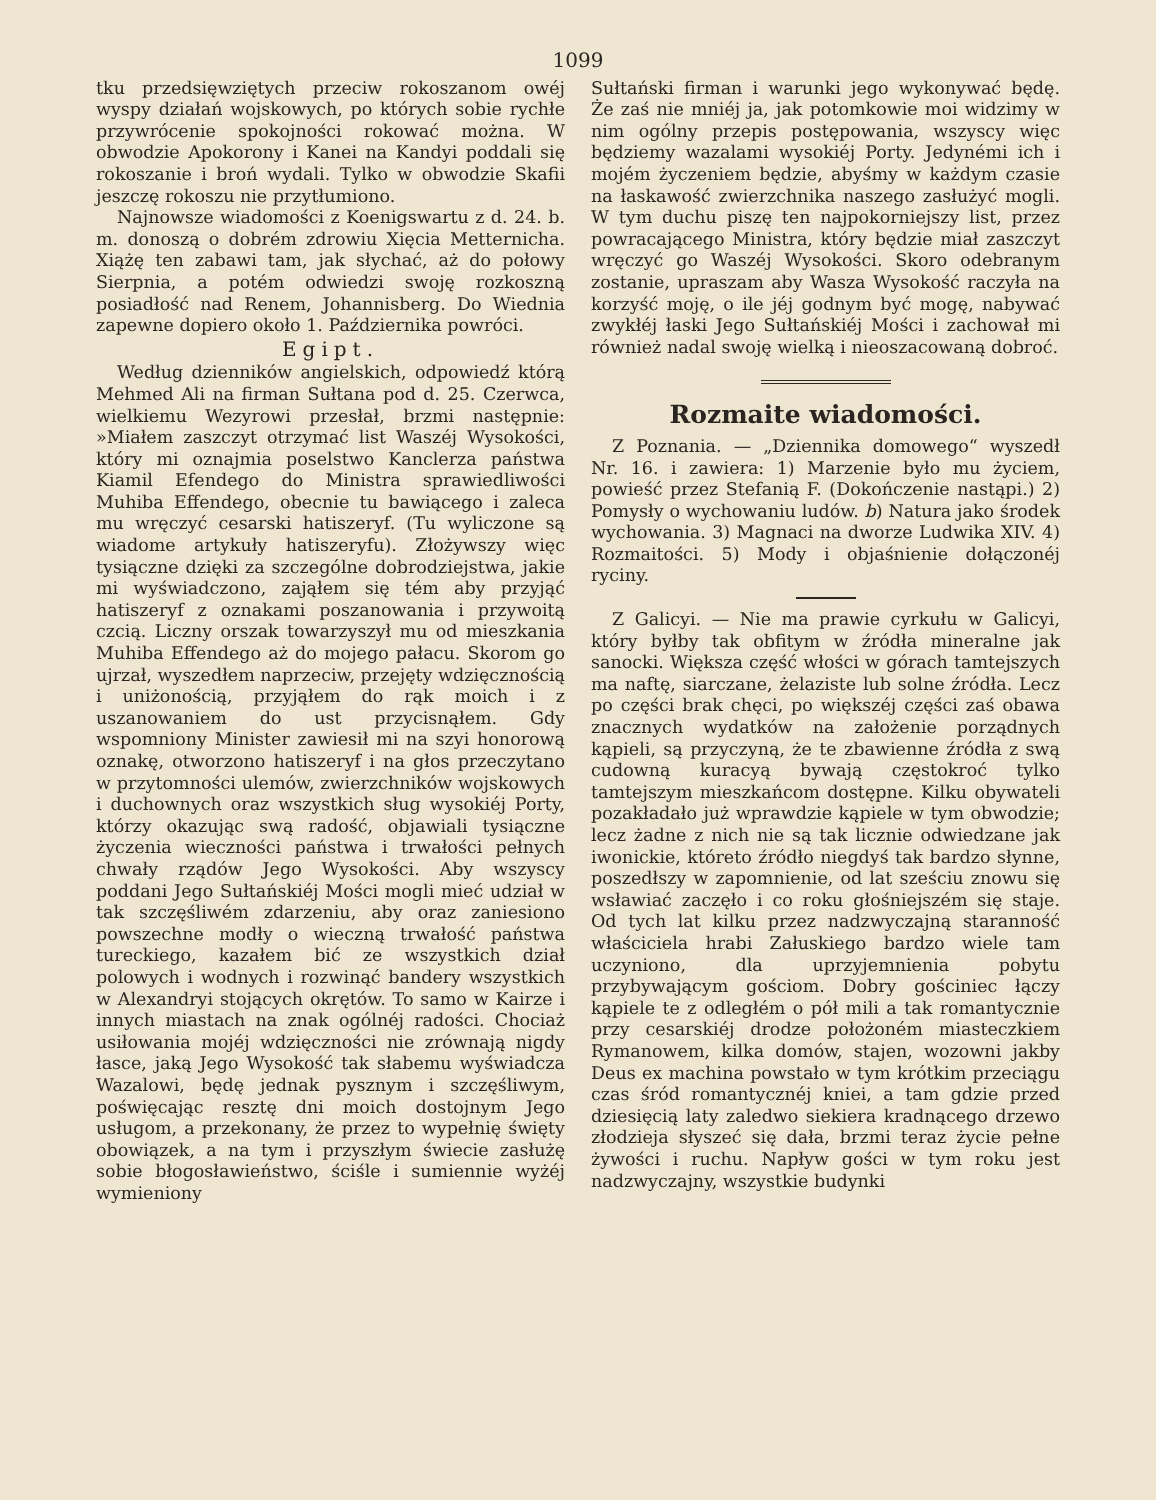1099
tku przedsięwziętych przeciw rokoszanom owéj wyspy działań wojskowych, po których sobie rychłe przywrócenie spokojności rokować można. W obwodzie Apokorony i Kanei na Kandyi poddali się rokoszanie i broń wydali. Tylko w obwodzie Skafii jeszczę rokoszu nie przytłumiono.
Najnowsze wiadomości z Koenigswartu z d. 24. b. m. donoszą o dobrém zdrowiu Xięcia Metternicha. Xiążę ten zabawi tam, jak słychać, aż do połowy Sierpnia, a potém odwiedzi swoję rozkoszną posiadłość nad Renem, Johannisberg. Do Wiednia zapewne dopiero około 1. Października powróci.
Egipt.
Według dzienników angielskich, odpowiedź którą Mehmed Ali na firman Sułtana pod d. 25. Czerwca, wielkiemu Wezyrowi przesłał, brzmi następnie: »Miałem zaszczyt otrzymać list Waszéj Wysokości, który mi oznajmia poselstwo Kanclerza państwa Kiamil Efendego do Ministra sprawiedliwości Muhiba Effendego, obecnie tu bawiącego i zaleca mu wręczyć cesarski hatiszeryf. (Tu wyliczone są wiadome artykuły hatiszeryfu). Złożywszy więc tysiączne dzięki za szczególne dobrodziejstwa, jakie mi wyświadczono, zająłem się tém aby przyjąć hatiszeryf z oznakami poszanowania i przywoitą czcią. Liczny orszak towarzyszył mu od mieszkania Muhiba Effendego aż do mojego pałacu. Skorom go ujrzał, wyszedłem naprzeciw, przejęty wdzięcznością i uniżonością, przyjąłem do rąk moich i z uszanowaniem do ust przycisnąłem. Gdy wspomniony Minister zawiesił mi na szyi honorową oznakę, otworzono hatiszeryf i na głos przeczytano w przytomności ulemów, zwierzchników wojskowych i duchownych oraz wszystkich sług wysokiéj Porty, którzy okazując swą radość, objawiali tysiączne życzenia wieczności państwa i trwałości pełnych chwały rządów Jego Wysokości. Aby wszyscy poddani Jego Sułtańskiéj Mości mogli mieć udział w tak szczęśliwém zdarzeniu, aby oraz zaniesiono powszechne modły o wieczną trwałość państwa tureckiego, kazałem bić ze wszystkich dział polowych i wodnych i rozwinąć bandery wszystkich w Alexandryi stojących okrętów. To samo w Kairze i innych miastach na znak ogólnéj radości. Chociaż usiłowania mojéj wdzięczności nie zrównają nigdy łasce, jaką Jego Wysokość tak słabemu wyświadcza Wazalowi, będę jednak pysznym i szczęśliwym, poświęcając resztę dni moich dostojnym Jego usługom, a przekonany, że przez to wypełnię święty obowiązek, a na tym i przyszłym świecie zasłużę sobie błogosławieństwo, ściśle i sumiennie wyżéj wymieniony
Sułtański firman i warunki jego wykonywać będę. Że zaś nie mniéj ja, jak potomkowie moi widzimy w nim ogólny przepis postępowania, wszyscy więc będziemy wazalami wysokiéj Porty. Jedynémi ich i mojém życzeniem będzie, abyśmy w każdym czasie na łaskawość zwierzchnika naszego zasłużyć mogli. W tym duchu piszę ten najpokorniejszy list, przez powracającego Ministra, który będzie miał zaszczyt wręczyć go Waszéj Wysokości. Skoro odebranym zostanie, upraszam aby Wasza Wysokość raczyła na korzyść moję, o ile jéj godnym być mogę, nabywać zwykłéj łaski Jego Sułtańskiéj Mości i zachował mi również nadal swoję wielką i nieoszacowaną dobroć.
Rozmaite wiadomości.
Z Poznania. — „Dziennika domowego“ wyszedł Nr. 16. i zawiera: 1) Marzenie było mu życiem, powieść przez Stefanią F. (Dokończenie nastąpi.) 2) Pomysły o wychowaniu ludów. b) Natura jako środek wychowania. 3) Magnaci na dworze Ludwika XIV. 4) Rozmaitości. 5) Mody i objaśnienie dołączonéj ryciny.
Z Galicyi. — Nie ma prawie cyrkułu w Galicyi, który byłby tak obfitym w źródła mineralne jak sanocki. Większa część włości w górach tamtejszych ma naftę, siarczane, żelaziste lub solne źródła. Lecz po części brak chęci, po większéj części zaś obawa znacznych wydatków na założenie porządnych kąpieli, są przyczyną, że te zbawienne źródła z swą cudowną kuracyą bywają częstokroć tylko tamtejszym mieszkańcom dostępne. Kilku obywateli pozakładało już wprawdzie kąpiele w tym obwodzie; lecz żadne z nich nie są tak licznie odwiedzane jak iwonickie, któreto źródło niegdyś tak bardzo słynne, poszedłszy w zapomnienie, od lat sześciu znowu się wsławiać zaczęło i co roku głośniejszém się staje. Od tych lat kilku przez nadzwyczajną staranność właściciela hrabi Załuskiego bardzo wiele tam uczyniono, dla uprzyjemnienia pobytu przybywającym gościom. Dobry gościniec łączy kąpiele te z odległém o pół mili a tak romantycznie przy cesarskiéj drodze położoném miasteczkiem Rymanowem, kilka domów, stajen, wozowni jakby Deus ex machina powstało w tym krótkim przeciągu czas śród romantycznéj kniei, a tam gdzie przed dziesięcią laty zaledwo siekiera kradnącego drzewo złodzieja słyszeć się dała, brzmi teraz życie pełne żywości i ruchu. Napływ gości w tym roku jest nadzwyczajny, wszystkie budynki